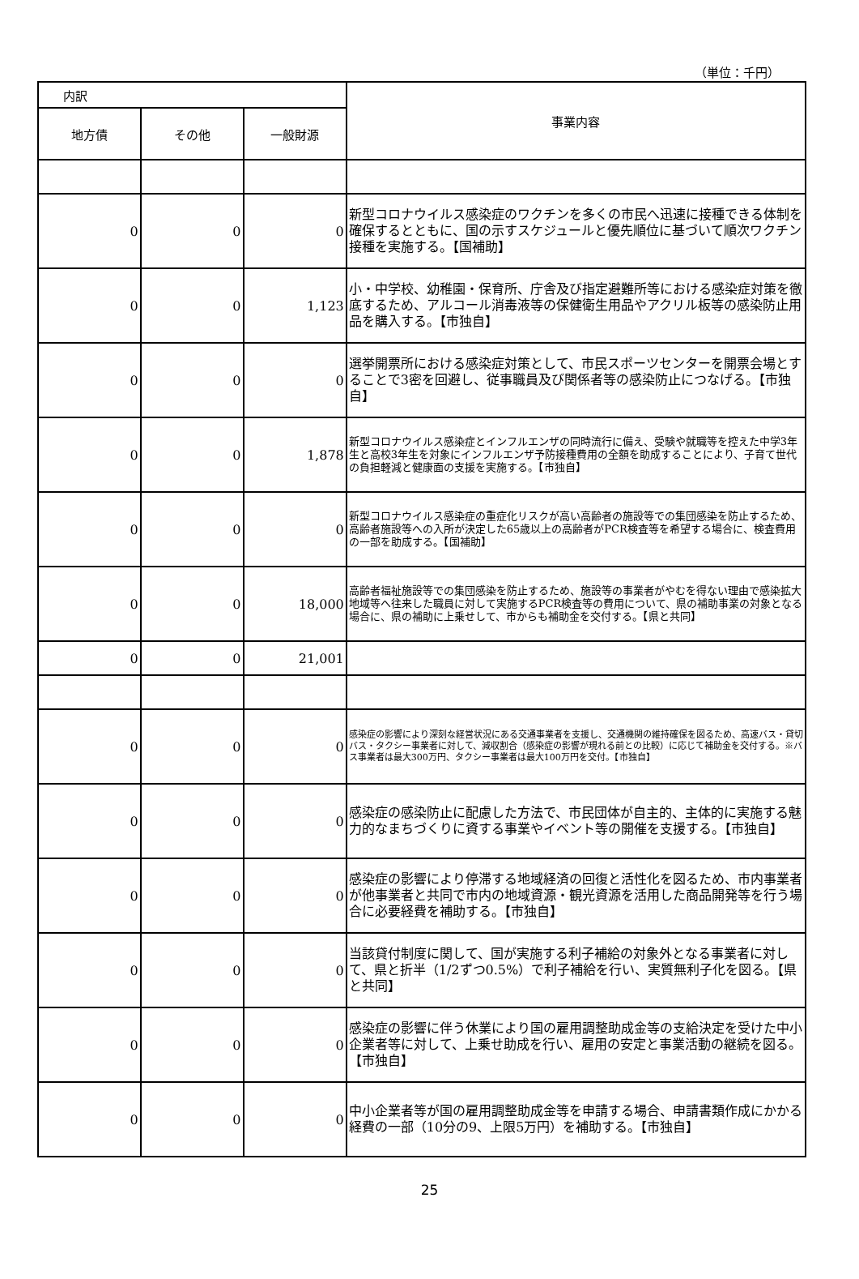（単位：千円）
| 内訳 | | | 事業内容 |
| --- | --- | --- | --- |
| 地方債 | その他 | 一般財源 | |
| 0 | 0 | 0 | 新型コロナウイルス感染症のワクチンを多くの市民へ迅速に接種できる体制を確保するとともに、国の示すスケジュールと優先順位に基づいて順次ワクチン接種を実施する。【国補助】 |
| 0 | 0 | 1,123 | 小・中学校、幼稚園・保育所、庁舎及び指定避難所等における感染症対策を徹底するため、アルコール消毒液等の保健衛生用品やアクリル板等の感染防止用品を購入する。【市独自】 |
| 0 | 0 | 0 | 選挙開票所における感染症対策として、市民スポーツセンターを開票会場とすることで3密を回避し、従事職員及び関係者等の感染防止につなげる。【市独自】 |
| 0 | 0 | 1,878 | 新型コロナウイルス感染症とインフルエンザの同時流行に備え、受験や就職等を控えた中学3年生と高校3年生を対象にインフルエンザ予防接種費用の全額を助成することにより、子育て世代の負担軽減と健康面の支援を実施する。【市独自】 |
| 0 | 0 | 0 | 新型コロナウイルス感染症の重症化リスクが高い高齢者の施設等での集団感染を防止するため、高齢者施設等への入所が決定した65歳以上の高齢者がPCR検査等を希望する場合に、検査費用の一部を助成する。【国補助】 |
| 0 | 0 | 18,000 | 高齢者福祉施設等での集団感染を防止するため、施設等の事業者がやむを得ない理由で感染拡大地域等へ往来した職員に対して実施するPCR検査等の費用について、県の補助事業の対象となる場合に、県の補助に上乗せして、市からも補助金を交付する。【県と共同】 |
| 0 | 0 | 21,001 | |
| 0 | 0 | 0 | 感染症の影響により深刻な経営状況にある交通事業者を支援し、交通機関の維持確保を図るため、高速バス・貸切バス・タクシー事業者に対して、減収割合（感染症の影響が現れる前との比較）に応じて補助金を交付する。※バス事業者は最大300万円、タクシー事業者は最大100万円を交付。【市独自】 |
| 0 | 0 | 0 | 感染症の感染防止に配慮した方法で、市民団体が自主的、主体的に実施する魅力的なまちづくりに資する事業やイベント等の開催を支援する。【市独自】 |
| 0 | 0 | 0 | 感染症の影響により停滞する地域経済の回復と活性化を図るため、市内事業者が他事業者と共同で市内の地域資源・観光資源を活用した商品開発等を行う場合に必要経費を補助する。【市独自】 |
| 0 | 0 | 0 | 当該貸付制度に関して、国が実施する利子補給の対象外となる事業者に対して、県と折半（1/2ずつ0.5%）で利子補給を行い、実質無利子化を図る。【県と共同】 |
| 0 | 0 | 0 | 感染症の影響に伴う休業により国の雇用調整助成金等の支給決定を受けた中小企業者等に対して、上乗せ助成を行い、雇用の安定と事業活動の継続を図る。【市独自】 |
| 0 | 0 | 0 | 中小企業者等が国の雇用調整助成金等を申請する場合、申請書類作成にかかる経費の一部（10分の9、上限5万円）を補助する。【市独自】 |
25